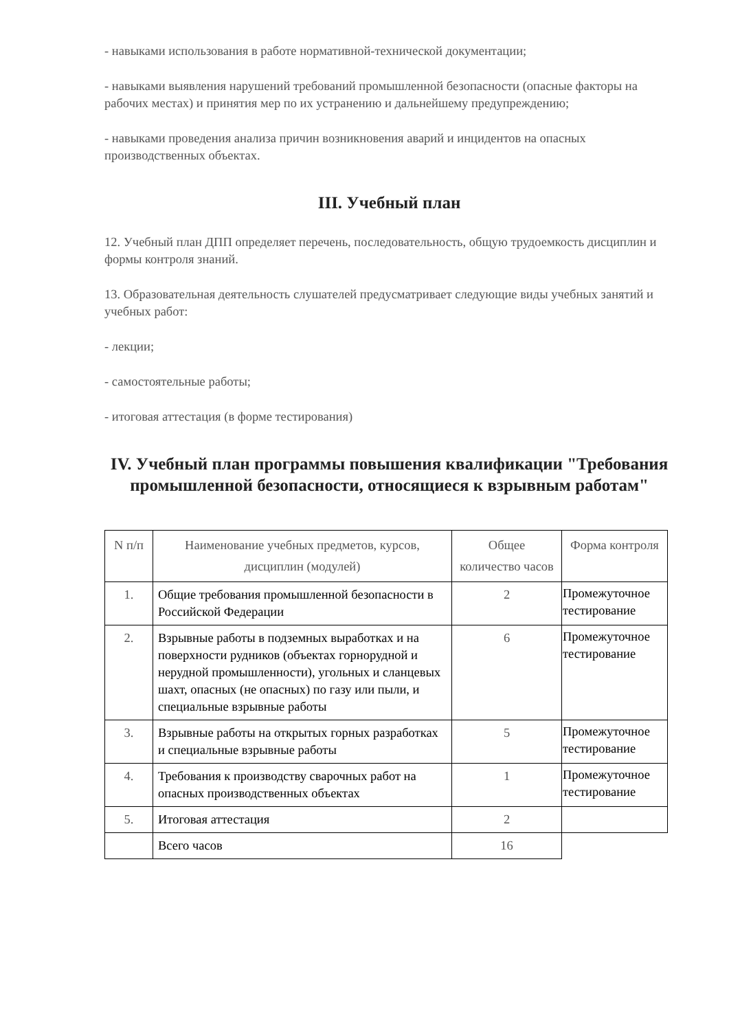- навыками использования в работе нормативной-технической документации;
- навыками выявления нарушений требований промышленной безопасности (опасные факторы на рабочих местах) и принятия мер по их устранению и дальнейшему предупреждению;
- навыками проведения анализа причин возникновения аварий и инцидентов на опасных производственных объектах.
III. Учебный план
12. Учебный план ДПП определяет перечень, последовательность, общую трудоемкость дисциплин и формы контроля знаний.
13. Образовательная деятельность слушателей предусматривает следующие виды учебных занятий и учебных работ:
- лекции;
- самостоятельные работы;
- итоговая аттестация (в форме тестирования)
IV. Учебный план программы повышения квалификации "Требования промышленной безопасности, относящиеся к взрывным работам"
| N п/п | Наименование учебных предметов, курсов, дисциплин (модулей) | Общее количество часов | Форма контроля |
| --- | --- | --- | --- |
| 1. | Общие требования промышленной безопасности в Российской Федерации | 2 | Промежуточное тестирование |
| 2. | Взрывные работы в подземных выработках и на поверхности рудников (объектах горнорудной и нерудной промышленности), угольных и сланцевых шахт, опасных (не опасных) по газу или пыли, и специальные взрывные работы | 6 | Промежуточное тестирование |
| 3. | Взрывные работы на открытых горных разработках и специальные взрывные работы | 5 | Промежуточное тестирование |
| 4. | Требования к производству сварочных работ на опасных производственных объектах | 1 | Промежуточное тестирование |
| 5. | Итоговая аттестация | 2 | |
| | Всего часов | 16 | |